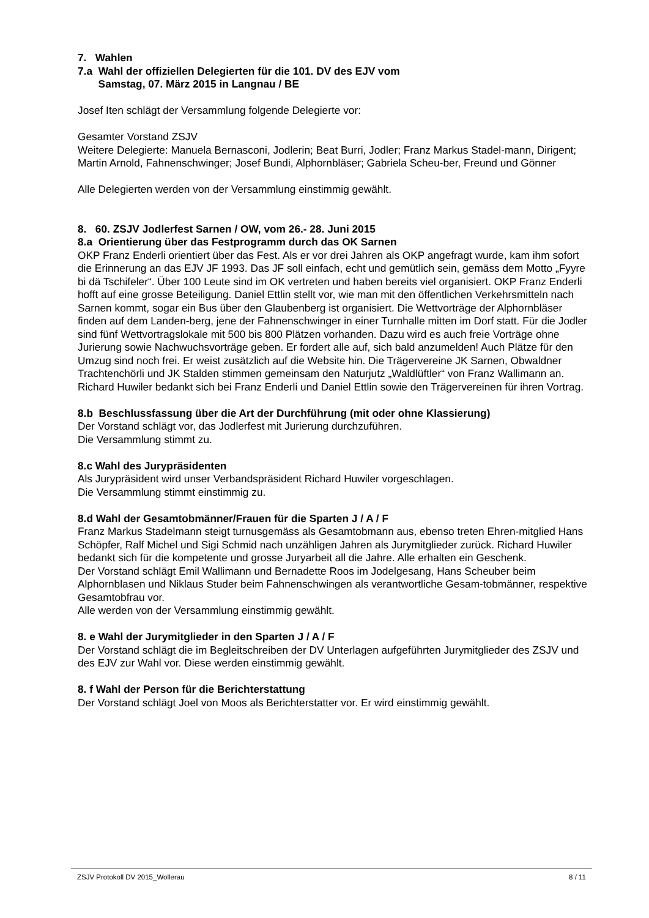7. Wahlen
7.a Wahl der offiziellen Delegierten für die 101. DV des EJV vom
Samstag, 07. März 2015 in Langnau / BE
Josef Iten schlägt der Versammlung folgende Delegierte vor:
Gesamter Vorstand ZSJV
Weitere Delegierte: Manuela Bernasconi, Jodlerin; Beat Burri, Jodler; Franz Markus Stadel-mann, Dirigent; Martin Arnold, Fahnenschwinger; Josef Bundi, Alphornbläser; Gabriela Scheu-ber, Freund und Gönner
Alle Delegierten werden von der Versammlung einstimmig gewählt.
8. 60. ZSJV Jodlerfest Sarnen / OW, vom 26.- 28. Juni 2015
8.a Orientierung über das Festprogramm durch das OK Sarnen
OKP Franz Enderli orientiert über das Fest. Als er vor drei Jahren als OKP angefragt wurde, kam ihm sofort die Erinnerung an das EJV JF 1993. Das JF soll einfach, echt und gemütlich sein, gemäss dem Motto „Fyyre bi dä Tschifeler“. Über 100 Leute sind im OK vertreten und haben bereits viel organisiert. OKP Franz Enderli hofft auf eine grosse Beteiligung. Daniel Ettlin stellt vor, wie man mit den öffentlichen Verkehrsmitteln nach Sarnen kommt, sogar ein Bus über den Glaubenberg ist organisiert. Die Wettvorträge der Alphornbläser finden auf dem Landen-berg, jene der Fahnenschwinger in einer Turnhalle mitten im Dorf statt. Für die Jodler sind fünf Wettvortragslokale mit 500 bis 800 Plätzen vorhanden. Dazu wird es auch freie Vorträge ohne Jurierung sowie Nachwuchsvorträge geben. Er fordert alle auf, sich bald anzumelden! Auch Plätze für den Umzug sind noch frei. Er weist zusätzlich auf die Website hin. Die Trägervereine JK Sarnen, Obwaldner Trachtenchörli und JK Stalden stimmen gemeinsam den Naturjutz „Waldlüftler“ von Franz Wallimann an.
Richard Huwiler bedankt sich bei Franz Enderli und Daniel Ettlin sowie den Trägervereinen für ihren Vortrag.
8.b Beschlussfassung über die Art der Durchführung (mit oder ohne Klassierung)
Der Vorstand schlägt vor, das Jodlerfest mit Jurierung durchzuführen.
Die Versammlung stimmt zu.
8.c Wahl des Jurypräsidenten
Als Jurypräsident wird unser Verbandspräsident Richard Huwiler vorgeschlagen.
Die Versammlung stimmt einstimmig zu.
8.d Wahl der Gesamtobmänner/Frauen für die Sparten J / A / F
Franz Markus Stadelmann steigt turnusgemäss als Gesamtobmann aus, ebenso treten Ehren-mitglied Hans Schöpfer, Ralf Michel und Sigi Schmid nach unzähligen Jahren als Jurymitglieder zurück. Richard Huwiler bedankt sich für die kompetente und grosse Juryarbeit all die Jahre. Alle erhalten ein Geschenk.
Der Vorstand schlägt Emil Wallimann und Bernadette Roos im Jodelgesang, Hans Scheuber beim Alphornblasen und Niklaus Studer beim Fahnenschwingen als verantwortliche Gesam-tobmänner, respektive Gesamtobfrau vor.
Alle werden von der Versammlung einstimmig gewählt.
8. e Wahl der Jurymitglieder in den Sparten J / A / F
Der Vorstand schlägt die im Begleitschreiben der DV Unterlagen aufgeführten Jurymitglieder des ZSJV und des EJV zur Wahl vor. Diese werden einstimmig gewählt.
8. f Wahl der Person für die Berichterstattung
Der Vorstand schlägt Joel von Moos als Berichterstatter vor. Er wird einstimmig gewählt.
ZSJV Protokoll DV 2015_Wollerau 8 / 11